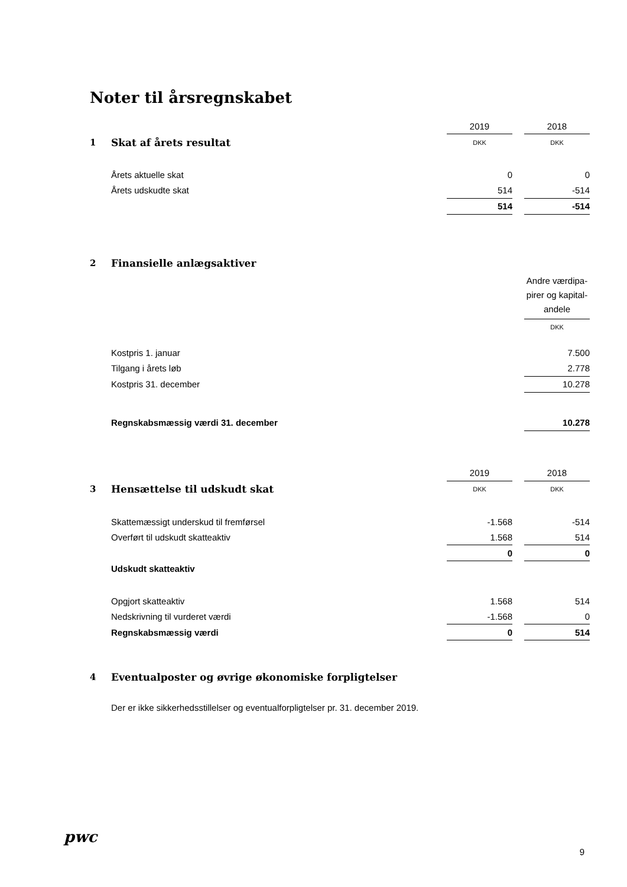Noter til årsregnskabet
| | | 2019 | | 2018 |
| 1 | Skat af årets resultat | DKK | | DKK |
| | Årets aktuelle skat | 0 | | 0 |
| | Årets udskudte skat | 514 | | -514 |
| | | 514 | | -514 |
| 2 | Finansielle anlægsaktiver | | | |
| | | | | Andre værdipa- pirer og kapital- andele |
| | | | | DKK |
| | Kostpris 1. januar | | | 7.500 |
| | Tilgang i årets løb | | | 2.778 |
| | Kostpris 31. december | | | 10.278 |
| | Regnskabsmæssig værdi 31. december | | | 10.278 |
| | | 2019 | | 2018 |
| 3 | Hensættelse til udskudt skat | DKK | | DKK |
| | Skattemæssigt underskud til fremførsel | -1.568 | | -514 |
| | Overført til udskudt skatteaktiv | 1.568 | | 514 |
| | | 0 | | 0 |
| | Udskudt skatteaktiv | | | |
| | Opgjort skatteaktiv | 1.568 | | 514 |
| | Nedskrivning til vurderet værdi | -1.568 | | 0 |
| | Regnskabsmæssig værdi | 0 | | 514 |
| 4 | Eventualposter og øvrige økonomiske forpligtelser | | | |
| | Der er ikke sikkerhedsstillelser og eventualforpligtelser pr. 31. december 2019. | | | |
pwc
9